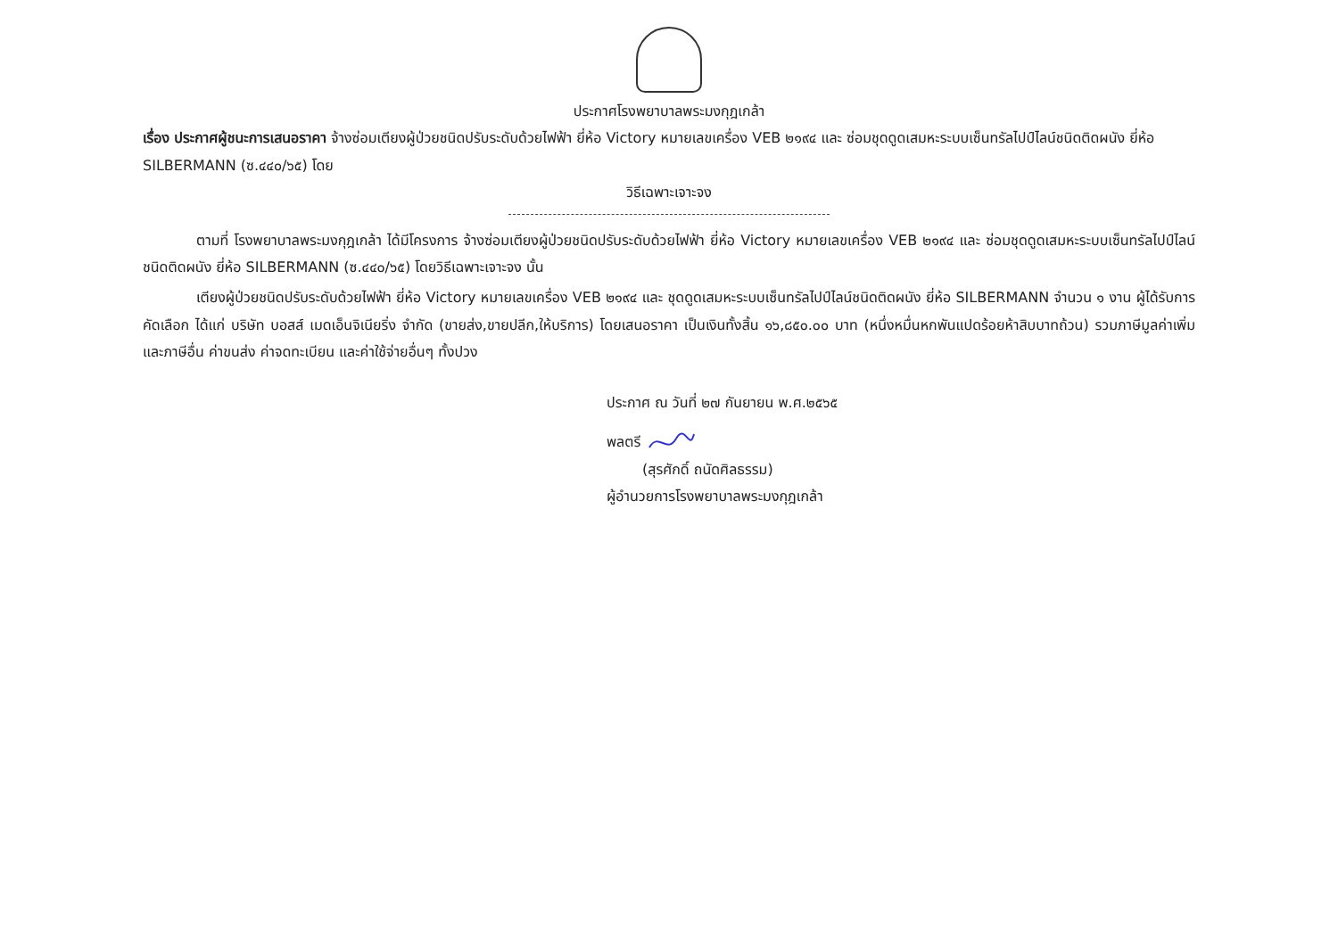ประกาศโรงพยาบาลพระมงกุฎเกล้า
เรื่อง ประกาศผู้ชนะการเสนอราคา จ้างซ่อมเตียงผู้ป่วยชนิดปรับระดับด้วยไฟฟ้า ยี่ห้อ Victory หมายเลขเครื่อง VEB ๒๑๙๔ และ ซ่อมชุดดูดเสมหะระบบเซ็นทรัลไปป์ไลน์ชนิดติดผนัง ยี่ห้อ SILBERMANN (ซ.๔๔๐/๖๕) โดย
วิธีเฉพาะเจาะจง
ตามที่ โรงพยาบาลพระมงกุฎเกล้า ได้มีโครงการ จ้างซ่อมเตียงผู้ป่วยชนิดปรับระดับด้วยไฟฟ้า ยี่ห้อ Victory หมายเลขเครื่อง VEB ๒๑๙๔ และ ซ่อมชุดดูดเสมหะระบบเซ็นทรัลไปป์ไลน์ชนิดติดผนัง ยี่ห้อ SILBERMANN (ซ.๔๔๐/๖๕) โดยวิธีเฉพาะเจาะจง นั้น
เตียงผู้ป่วยชนิดปรับระดับด้วยไฟฟ้า ยี่ห้อ Victory หมายเลขเครื่อง VEB ๒๑๙๔ และ ชุดดูดเสมหะระบบเซ็นทรัลไปป์ไลน์ชนิดติดผนัง ยี่ห้อ SILBERMANN จำนวน ๑ งาน ผู้ได้รับการคัดเลือก ได้แก่ บริษัท บอสส์ เมดเอ็นจิเนียริ่ง จำกัด (ขายส่ง,ขายปลีก,ให้บริการ) โดยเสนอราคา เป็นเงินทั้งสิ้น ๑๖,๘๕๐.๐๐ บาท (หนึ่งหมื่นหกพันแปดร้อยห้าสิบบาทถ้วน) รวมภาษีมูลค่าเพิ่มและภาษีอื่น ค่าขนส่ง ค่าจดทะเบียน และค่าใช้จ่ายอื่นๆ ทั้งปวง
ประกาศ ณ วันที่ ๒๗ กันยายน พ.ศ.๒๕๖๕
พลตรี
(สุรศักดิ์ ถนัดศิลธรรม)
ผู้อำนวยการโรงพยาบาลพระมงกุฎเกล้า